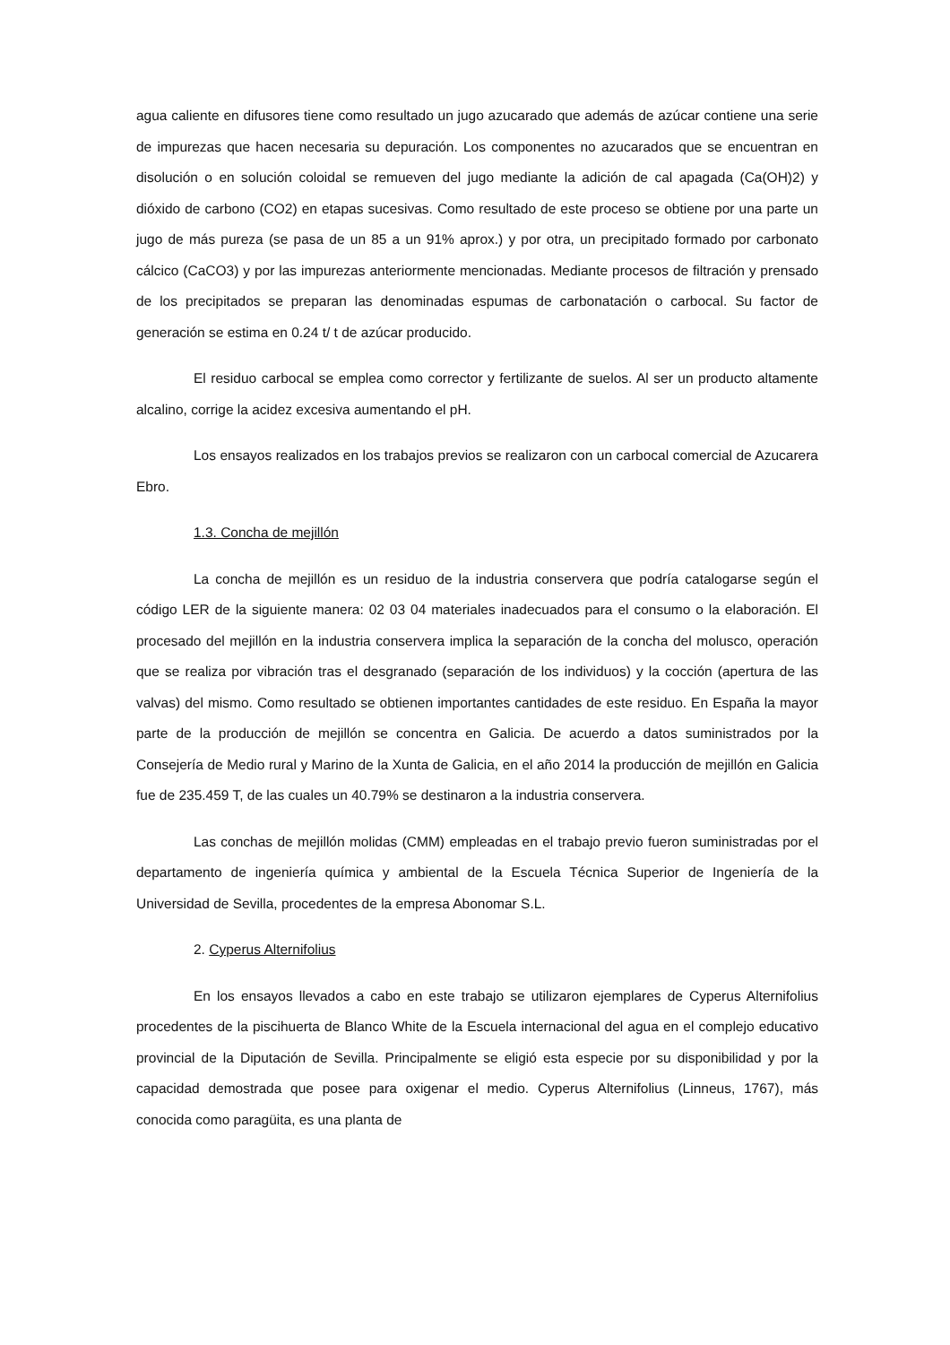agua caliente en difusores tiene como resultado un jugo azucarado que además de azúcar contiene una serie de impurezas que hacen necesaria su depuración. Los componentes no azucarados que se encuentran en disolución o en solución coloidal se remueven del jugo mediante la adición de cal apagada (Ca(OH)2) y dióxido de carbono (CO2) en etapas sucesivas. Como resultado de este proceso se obtiene por una parte un jugo de más pureza (se pasa de un 85 a un 91% aprox.) y por otra, un precipitado formado por carbonato cálcico (CaCO3) y por las impurezas anteriormente mencionadas. Mediante procesos de filtración y prensado de los precipitados se preparan las denominadas espumas de carbonatación o carbocal. Su factor de generación se estima en 0.24 t/ t de azúcar producido.
El residuo carbocal se emplea como corrector y fertilizante de suelos. Al ser un producto altamente alcalino, corrige la acidez excesiva aumentando el pH.
Los ensayos realizados en los trabajos previos se realizaron con un carbocal comercial de Azucarera Ebro.
1.3. Concha de mejillón
La concha de mejillón es un residuo de la industria conservera que podría catalogarse según el código LER de la siguiente manera: 02 03 04 materiales inadecuados para el consumo o la elaboración. El procesado del mejillón en la industria conservera implica la separación de la concha del molusco, operación que se realiza por vibración tras el desgranado (separación de los individuos) y la cocción (apertura de las valvas) del mismo. Como resultado se obtienen importantes cantidades de este residuo. En España la mayor parte de la producción de mejillón se concentra en Galicia. De acuerdo a datos suministrados por la Consejería de Medio rural y Marino de la Xunta de Galicia, en el año 2014 la producción de mejillón en Galicia fue de 235.459 T, de las cuales un 40.79% se destinaron a la industria conservera.
Las conchas de mejillón molidas (CMM) empleadas en el trabajo previo fueron suministradas por el departamento de ingeniería química y ambiental de la Escuela Técnica Superior de Ingeniería de la Universidad de Sevilla, procedentes de la empresa Abonomar S.L.
2. Cyperus Alternifolius
En los ensayos llevados a cabo en este trabajo se utilizaron ejemplares de Cyperus Alternifolius procedentes de la piscihuerta de Blanco White de la Escuela internacional del agua en el complejo educativo provincial de la Diputación de Sevilla. Principalmente se eligió esta especie por su disponibilidad y por la capacidad demostrada que posee para oxigenar el medio. Cyperus Alternifolius (Linneus, 1767), más conocida como paragüita, es una planta de